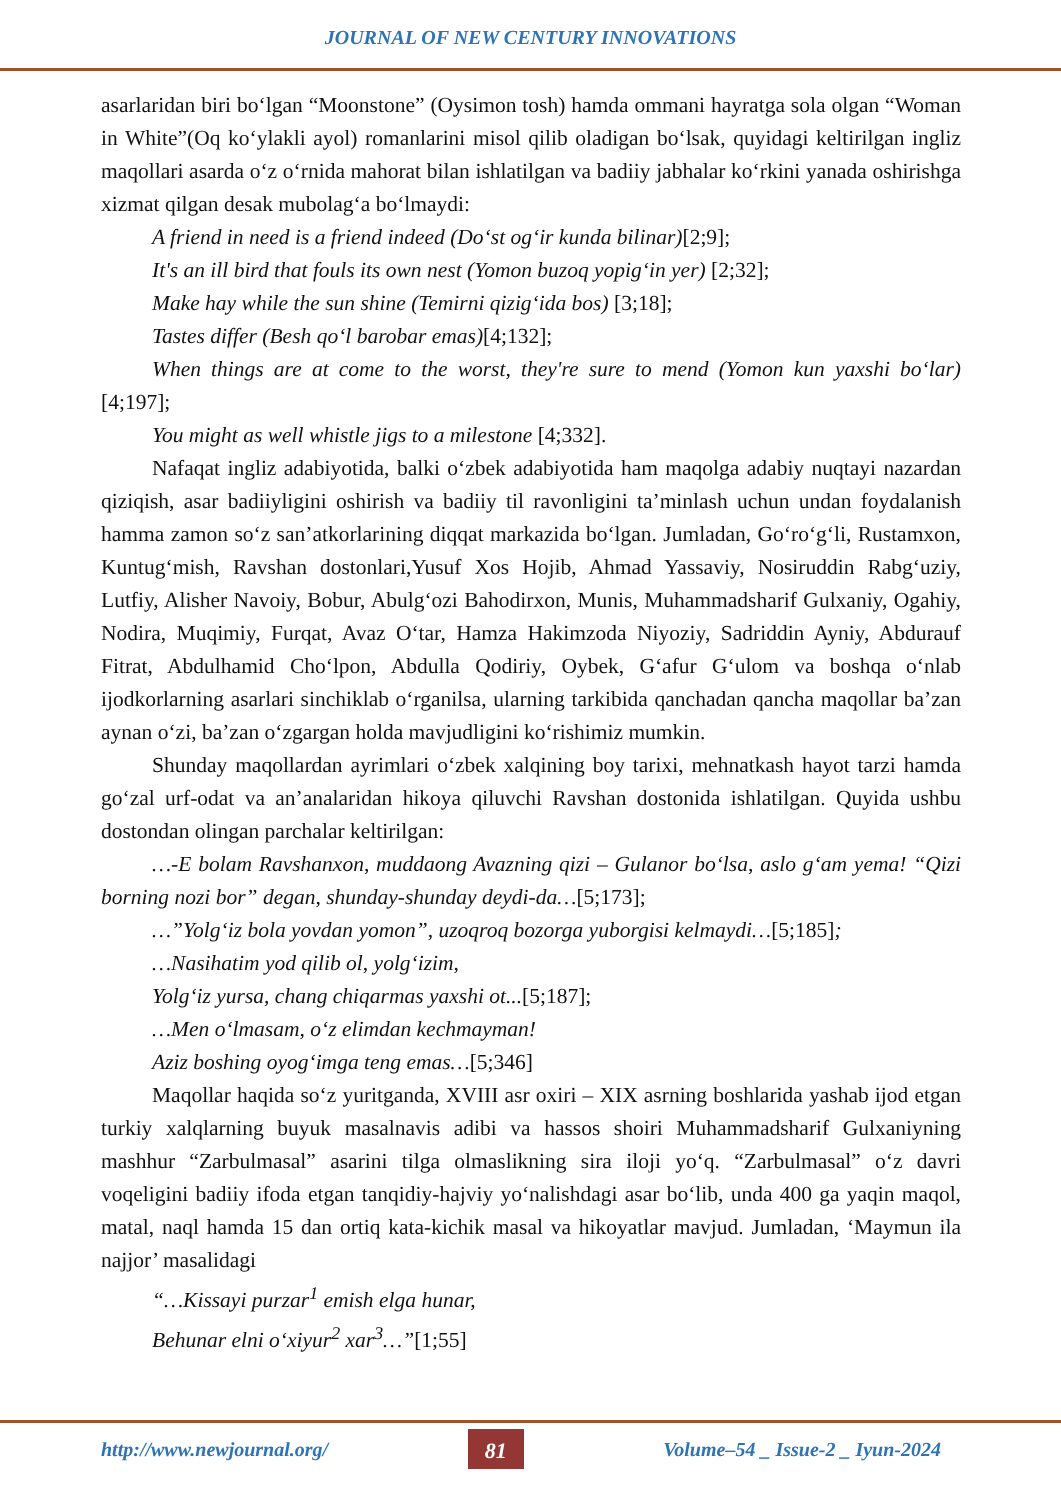JOURNAL OF NEW CENTURY INNOVATIONS
asarlaridan biri bo‘lgan “Moonstone” (Oysimon tosh) hamda ommani hayratga sola olgan “Woman in White”(Oq ko‘ylakli ayol) romanlarini misol qilib oladigan bo‘lsak, quyidagi keltirilgan ingliz maqollari asarda o‘z o‘rnida mahorat bilan ishlatilgan va badiiy jabhalar ko‘rkini yanada oshirishga xizmat qilgan desak mubolag‘a bo‘lmaydi:
A friend in need is a friend indeed (Do‘st og‘ir kunda bilinar)[2;9];
It's an ill bird that fouls its own nest (Yomon buzoq yopig‘in yer) [2;32];
Make hay while the sun shine (Temirni qizig‘ida bos) [3;18];
Tastes differ (Besh qo‘l barobar emas)[4;132];
When things are at come to the worst, they're sure to mend (Yomon kun yaxshi bo‘lar) [4;197];
You might as well whistle jigs to a milestone [4;332].
Nafaqat ingliz adabiyotida, balki o‘zbek adabiyotida ham maqolga adabiy nuqtayi nazardan qiziqish, asar badiiyligini oshirish va badiiy til ravonligini ta’minlash uchun undan foydalanish hamma zamon so‘z san’atkorlarining diqqat markazida bo‘lgan. Jumladan, Go‘ro‘g‘li, Rustamxon, Kuntug‘mish, Ravshan dostonlari,Yusuf Xos Hojib, Ahmad Yassaviy, Nosiruddin Rabg‘uziy, Lutfiy, Alisher Navoiy, Bobur, Abulg‘ozi Bahodirxon, Munis, Muhammadsharif Gulxaniy, Ogahiy, Nodira, Muqimiy, Furqat, Avaz O‘tar, Hamza Hakimzoda Niyoziy, Sadriddin Ayniy, Abdurauf Fitrat, Abdulhamid Cho‘lpon, Abdulla Qodiriy, Oybek, G‘afur G‘ulom va boshqa o‘nlab ijodkorlarning asarlari sinchiklab o‘rganilsa, ularning tarkibida qanchadan qancha maqollar ba’zan aynan o‘zi, ba’zan o‘zgargan holda mavjudligini ko‘rishimiz mumkin.
Shunday maqollardan ayrimlari o‘zbek xalqining boy tarixi, mehnatkash hayot tarzi hamda go‘zal urf-odat va an’analaridan hikoya qiluvchi Ravshan dostonida ishlatilgan. Quyida ushbu dostondan olingan parchalar keltirilgan:
…-E bolam Ravshanxon, muddaong Avazning qizi – Gulanor bo‘lsa, aslo g‘am yema! “Qizi borning nozi bor” degan, shunday-shunday deydi-da…[5;173];
…”Yolg‘iz bola yovdan yomon”, uzoqroq bozorga yuborgisi kelmaydi…[5;185];
…Nasihatim yod qilib ol, yolg‘izim,
Yolg‘iz yursa, chang chiqarmas yaxshi ot...[5;187];
…Men o‘lmasam, o‘z elimdan kechmayman!
Aziz boshing oyog‘imga teng emas…[5;346]
Maqollar haqida so‘z yuritganda, XVIII asr oxiri – XIX asrning boshlarida yashab ijod etgan turkiy xalqlarning buyuk masalnavis adibi va hassos shoiri Muhammadsharif Gulxaniyning mashhur “Zarbulmasal” asarini tilga olmaslikning sira iloji yo‘q. “Zarbulmasal” o‘z davri voqeligini badiiy ifoda etgan tanqidiy-hajviy yo‘nalishdagi asar bo‘lib, unda 400 ga yaqin maqol, matal, naql hamda 15 dan ortiq kata-kichik masal va hikoyatlar mavjud. Jumladan, ‘Maymun ila najjor’ masalidagi
“…Kissayi purzar<sup>1</sup> emish elga hunar,
Behunar elni o‘xiyur<sup>2</sup> xar<sup>3</sup>…”[1;55]
http://www.newjournal.org/ 81 Volume–54 _ Issue-2 _ Iyun-2024